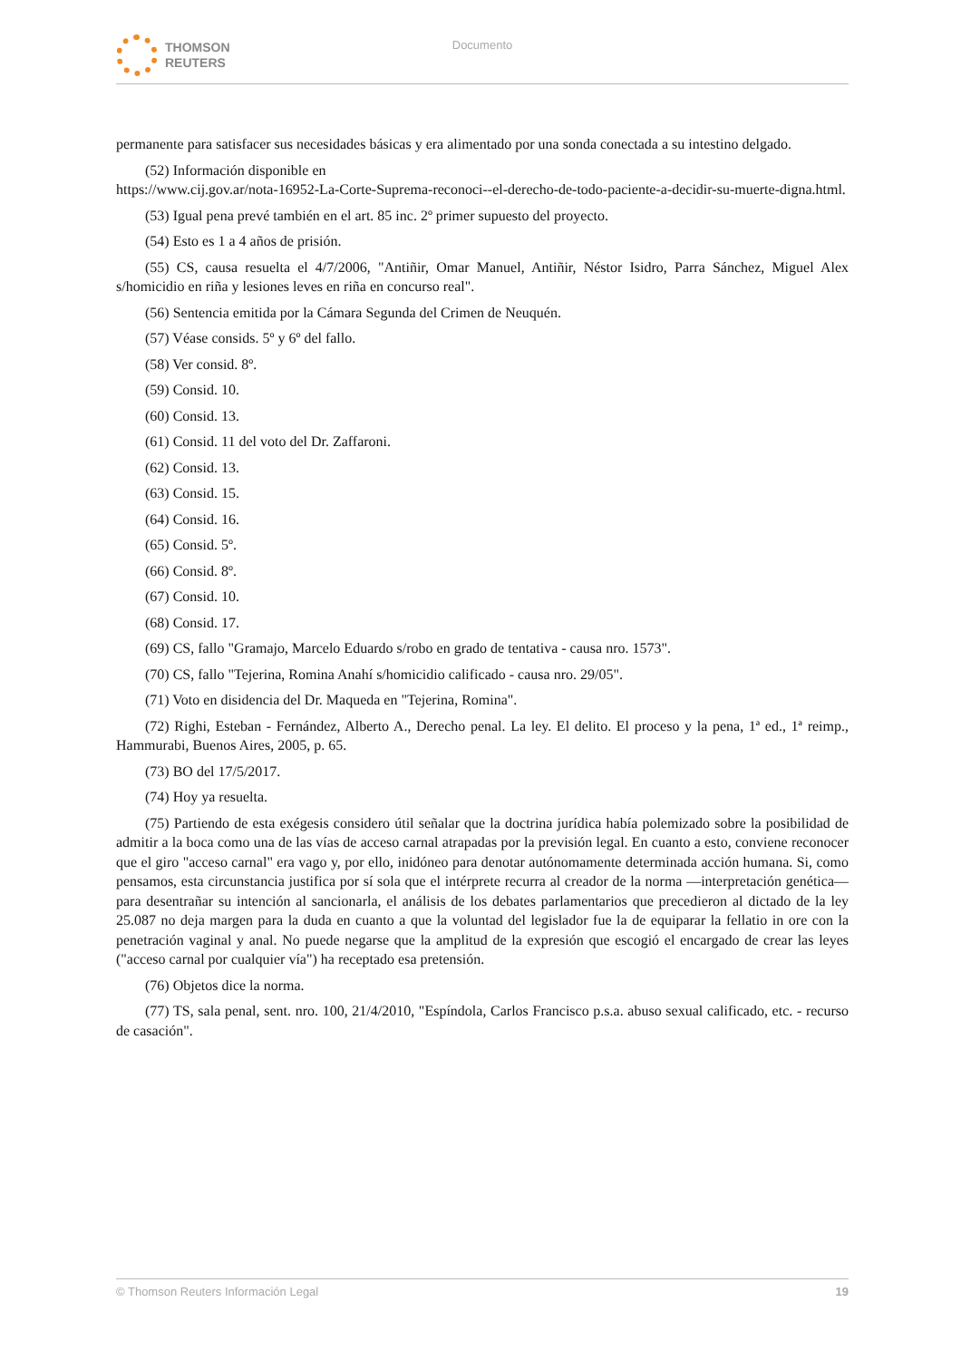THOMSON
REUTERS
Documento
permanente para satisfacer sus necesidades básicas y era alimentado por una sonda conectada a su intestino delgado.
(52) Información disponible en
https://www.cij.gov.ar/nota-16952-La-Corte-Suprema-reconoci--el-derecho-de-todo-paciente-a-decidir-su-muerte-digna.html.
(53) Igual pena prevé también en el art. 85 inc. 2º primer supuesto del proyecto.
(54) Esto es 1 a 4 años de prisión.
(55) CS, causa resuelta el 4/7/2006, "Antiñir, Omar Manuel, Antiñir, Néstor Isidro, Parra Sánchez, Miguel Alex s/homicidio en riña y lesiones leves en riña en concurso real".
(56) Sentencia emitida por la Cámara Segunda del Crimen de Neuquén.
(57) Véase consids. 5º y 6º del fallo.
(58) Ver consid. 8º.
(59) Consid. 10.
(60) Consid. 13.
(61) Consid. 11 del voto del Dr. Zaffaroni.
(62) Consid. 13.
(63) Consid. 15.
(64) Consid. 16.
(65) Consid. 5º.
(66) Consid. 8º.
(67) Consid. 10.
(68) Consid. 17.
(69) CS, fallo "Gramajo, Marcelo Eduardo s/robo en grado de tentativa - causa nro. 1573".
(70) CS, fallo "Tejerina, Romina Anahí s/homicidio calificado - causa nro. 29/05".
(71) Voto en disidencia del Dr. Maqueda en "Tejerina, Romina".
(72) Righi, Esteban - Fernández, Alberto A., Derecho penal. La ley. El delito. El proceso y la pena, 1ª ed., 1ª reimp., Hammurabi, Buenos Aires, 2005, p. 65.
(73) BO del 17/5/2017.
(74) Hoy ya resuelta.
(75) Partiendo de esta exégesis considero útil señalar que la doctrina jurídica había polemizado sobre la posibilidad de admitir a la boca como una de las vías de acceso carnal atrapadas por la previsión legal. En cuanto a esto, conviene reconocer que el giro "acceso carnal" era vago y, por ello, inidóneo para denotar autónomamente determinada acción humana. Si, como pensamos, esta circunstancia justifica por sí sola que el intérprete recurra al creador de la norma —interpretación genética— para desentrañar su intención al sancionarla, el análisis de los debates parlamentarios que precedieron al dictado de la ley 25.087 no deja margen para la duda en cuanto a que la voluntad del legislador fue la de equiparar la fellatio in ore con la penetración vaginal y anal. No puede negarse que la amplitud de la expresión que escogió el encargado de crear las leyes ("acceso carnal por cualquier vía") ha receptado esa pretensión.
(76) Objetos dice la norma.
(77) TS, sala penal, sent. nro. 100, 21/4/2010, "Espíndola, Carlos Francisco p.s.a. abuso sexual calificado, etc. - recurso de casación".
© Thomson Reuters Información Legal 19